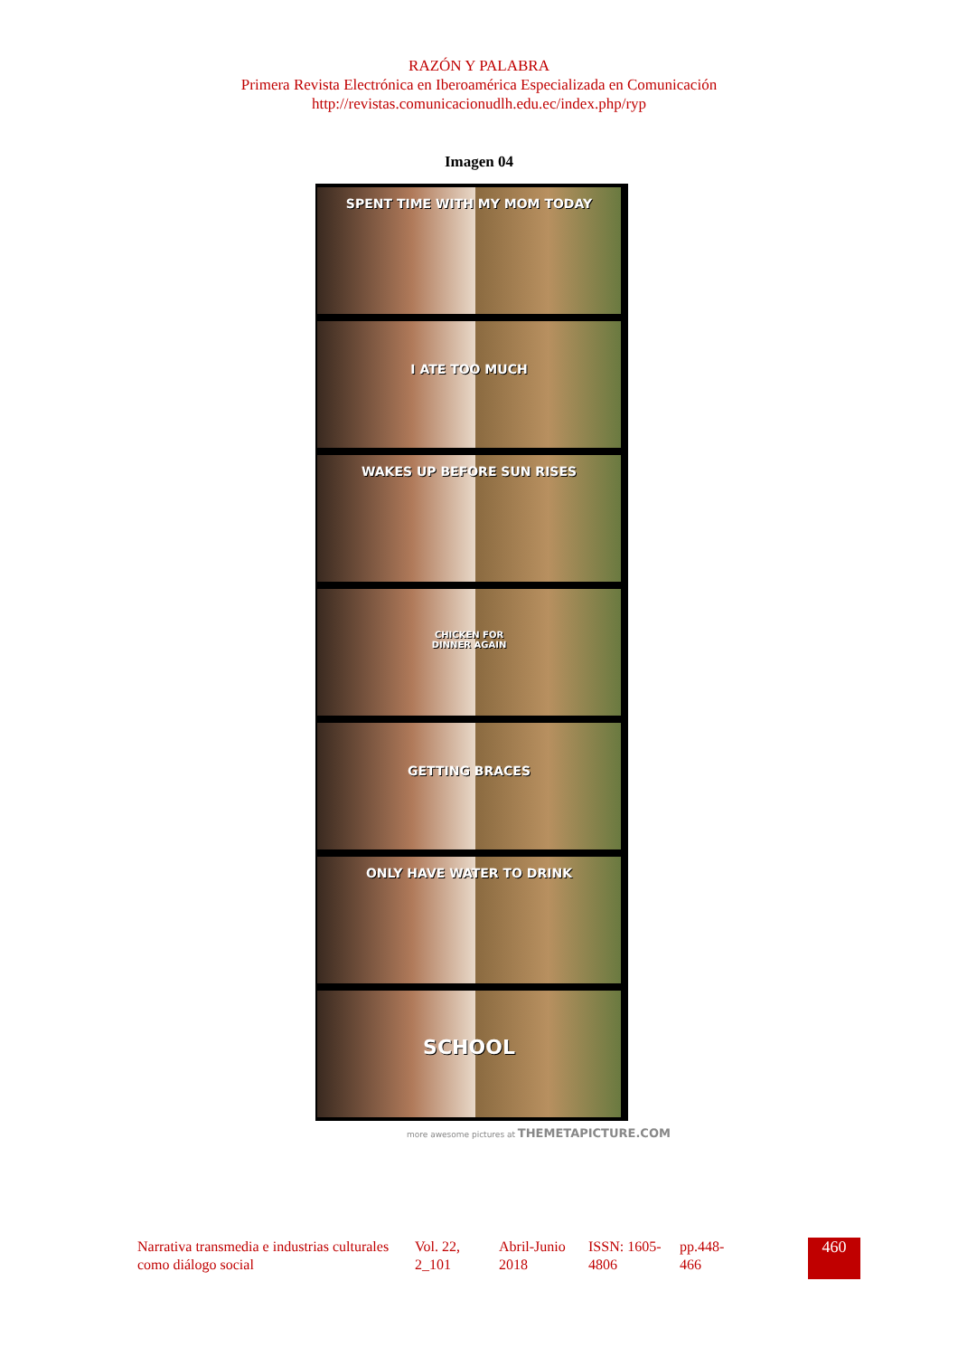RAZÓN Y PALABRA
Primera Revista Electrónica en Iberoamérica Especializada en Comunicación
http://revistas.comunicacionudlh.edu.ec/index.php/ryp
Imagen 04
SPENT TIME WITH MY MOM TODAY
I ATE TOO MUCH
WAKES UP BEFORE SUN RISES
CHICKEN FOR
DINNER AGAIN
GETTING BRACES
ONLY HAVE WATER TO DRINK
SCHOOL
more awesome pictures at THEMETAPICTURE.COM
Narrativa transmedia e industrias culturales como diálogo social
Vol. 22, 2_101
Abril-Junio 2018
ISSN: 1605-4806
pp.448-466
460